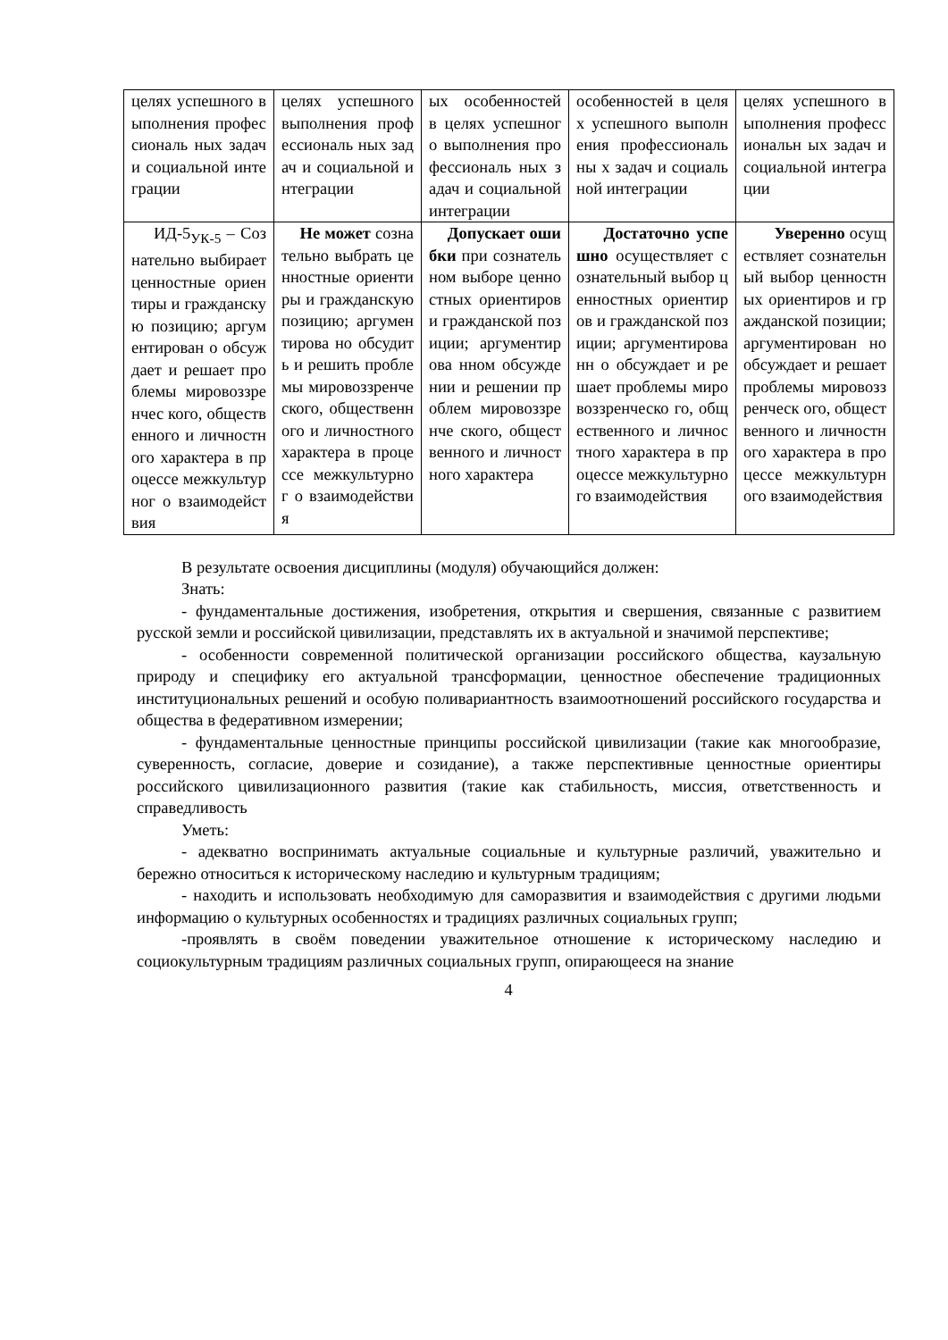| целях успешного выполнения профессиональ ных задач и социальной интеграции | целях успешного выполнения профессиональ ных задач и социальной интеграции | ых особенностей в целях успешного выполнения профессиональ ных задач и социальной интеграции | особенностей в целях успешного выполнения профессиональны х задач и социальной интеграции | целях успешного выполнения профессиональн ых задач и социальной интеграции |
| ИД-5<sub>УК-5</sub> – Сознательно выбирает ценностные ориентиры и гражданскую позицию; аргументирован о обсуждает и решает проблемы мировоззренчес кого, общественного и личностного характера в процессе межкультурног о взаимодействия | Не может сознательно выбрать ценностные ориентиры и гражданскую позицию; аргументирова но обсудить и решить проблемы мировоззренче ского, общественного и личностного характера в процессе межкультурног о взаимодействи я | Допускает ошибки при сознательном выборе ценностных ориентиров и гражданской позиции; аргументирова нном обсуждении и решении проблем мировоззренче ского, общественного и личностного характера | Достаточно успешно осуществляет сознательный выбор ценностных ориентиров и гражданской позиции; аргументированн о обсуждает и решает проблемы мировоззренческо го, общественного и личностного характера в процессе межкультурного взаимодействия | Уверенно осуществляет сознательный выбор ценностных ориентиров и гражданской позиции; аргументирован но обсуждает и решает проблемы мировоззренческ ого, общественного и личностного характера в процессе межкультурного взаимодействия |
В результате освоения дисциплины (модуля) обучающийся должен:
Знать:
- фундаментальные достижения, изобретения, открытия и свершения, связанные с развитием русской земли и российской цивилизации, представлять их в актуальной и значимой перспективе;
- особенности современной политической организации российского общества, каузальную природу и специфику его актуальной трансформации, ценностное обеспечение традиционных институциональных решений и особую поливариантность взаимоотношений российского государства и общества в федеративном измерении;
- фундаментальные ценностные принципы российской цивилизации (такие как многообразие, суверенность, согласие, доверие и созидание), а также перспективные ценностные ориентиры российского цивилизационного развития (такие как стабильность, миссия, ответственность и справедливость
Уметь:
- адекватно воспринимать актуальные социальные и культурные различий, уважительно и бережно относиться к историческому наследию и культурным традициям;
- находить и использовать необходимую для саморазвития и взаимодействия с другими людьми информацию о культурных особенностях и традициях различных социальных групп;
-проявлять в своём поведении уважительное отношение к историческому наследию и социокультурным традициям различных социальных групп, опирающееся на знание
4